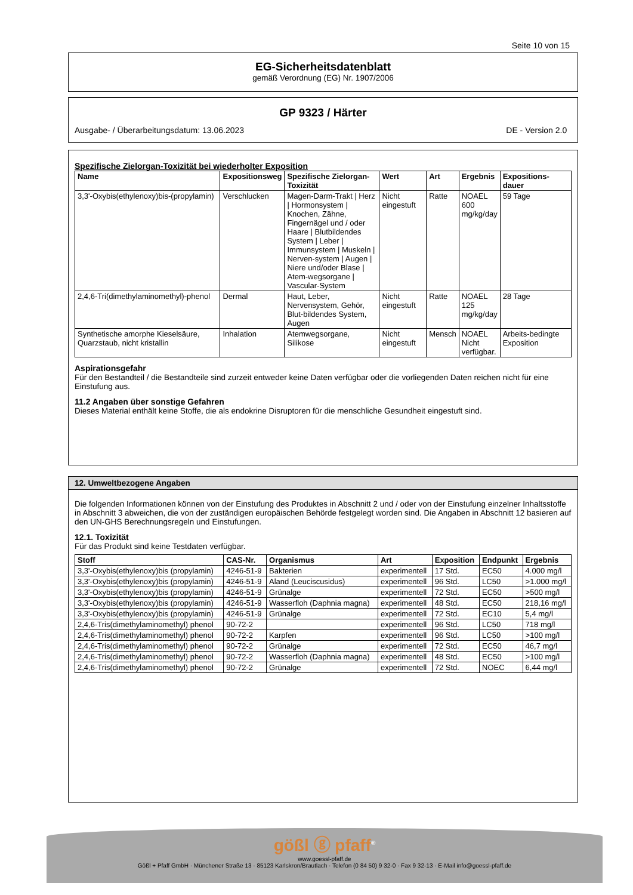Seite 10 von 15
EG-Sicherheitsdatenblatt
gemäß Verordnung (EG) Nr. 1907/2006
GP 9323 / Härter
Ausgabe- / Überarbeitungsdatum: 13.06.2023 DE - Version 2.0
Spezifische Zielorgan-Toxizität bei wiederholter Exposition
| Name | Expositionsweg | Spezifische Zielorgan-Toxizität | Wert | Art | Ergebnis | Expositions-dauer |
| --- | --- | --- | --- | --- | --- | --- |
| 3,3'-Oxybis(ethylenoxy)bis-(propylamin) | Verschlucken | Magen-Darm-Trakt / Herz / Hormonsystem / Knochen, Zähne, Fingernägel und / oder Haare / Blutbildendes System / Leber / Immunsystem / Muskeln / Nerven-system / Augen / Niere und/oder Blase / Atem-wegsorgane / Vascular-System | Nicht eingestuft | Ratte | NOAEL 600 mg/kg/day | 59 Tage |
| 2,4,6-Tri(dimethylaminomethyl)-phenol | Dermal | Haut, Leber, Nervensystem, Gehör, Blut-bildendes System, Augen | Nicht eingestuft | Ratte | NOAEL 125 mg/kg/day | 28 Tage |
| Synthetische amorphe Kieselsäure, Quarzstaub, nicht kristallin | Inhalation | Atemwegsorgane, Silikose | Nicht eingestuft | Mensch | NOAEL Nicht verfügbar. | Arbeits-bedingte Exposition |
Aspirationsgefahr
Für den Bestandteil / die Bestandteile sind zurzeit entweder keine Daten verfügbar oder die vorliegenden Daten reichen nicht für eine Einstufung aus.
11.2 Angaben über sonstige Gefahren
Dieses Material enthält keine Stoffe, die als endokrine Disruptoren für die menschliche Gesundheit eingestuft sind.
12. Umweltbezogene Angaben
Die folgenden Informationen können von der Einstufung des Produktes in Abschnitt 2 und / oder von der Einstufung einzelner Inhaltsstoffe in Abschnitt 3 abweichen, die von der zuständigen europäischen Behörde festgelegt worden sind. Die Angaben in Abschnitt 12 basieren auf den UN-GHS Berechnungsregeln und Einstufungen.
12.1. Toxizität
Für das Produkt sind keine Testdaten verfügbar.
| Stoff | CAS-Nr. | Organismus | Art | Exposition | Endpunkt | Ergebnis |
| --- | --- | --- | --- | --- | --- | --- |
| 3,3'-Oxybis(ethylenoxy)bis (propylamin) | 4246-51-9 | Bakterien | experimentell | 17 Std. | EC50 | 4.000 mg/l |
| 3,3'-Oxybis(ethylenoxy)bis (propylamin) | 4246-51-9 | Aland (Leuciscusidus) | experimentell | 96 Std. | LC50 | >1.000 mg/l |
| 3,3'-Oxybis(ethylenoxy)bis (propylamin) | 4246-51-9 | Grünalge | experimentell | 72 Std. | EC50 | >500 mg/l |
| 3,3'-Oxybis(ethylenoxy)bis (propylamin) | 4246-51-9 | Wasserfloh (Daphnia magna) | experimentell | 48 Std. | EC50 | 218,16 mg/l |
| 3,3'-Oxybis(ethylenoxy)bis (propylamin) | 4246-51-9 | Grünalge | experimentell | 72 Std. | EC10 | 5,4 mg/l |
| 2,4,6-Tris(dimethylaminomethyl) phenol | 90-72-2 | | experimentell | 96 Std. | LC50 | 718 mg/l |
| 2,4,6-Tris(dimethylaminomethyl) phenol | 90-72-2 | Karpfen | experimentell | 96 Std. | LC50 | >100 mg/l |
| 2,4,6-Tris(dimethylaminomethyl) phenol | 90-72-2 | Grünalge | experimentell | 72 Std. | EC50 | 46,7 mg/l |
| 2,4,6-Tris(dimethylaminomethyl) phenol | 90-72-2 | Wasserfloh (Daphnia magna) | experimentell | 48 Std. | EC50 | >100 mg/l |
| 2,4,6-Tris(dimethylaminomethyl) phenol | 90-72-2 | Grünalge | experimentell | 72 Std. | NOEC | 6,44 mg/l |
gößl ⓖ pfaff<sup>®</sup>
www.goessl-pfaff.de
Gößl + Pfaff GmbH · Münchener Straße 13 · 85123 Karlskron/Brautlach · Telefon (0 84 50) 9 32-0 · Fax 9 32-13 · E-Mail info@goessl-pfaff.de